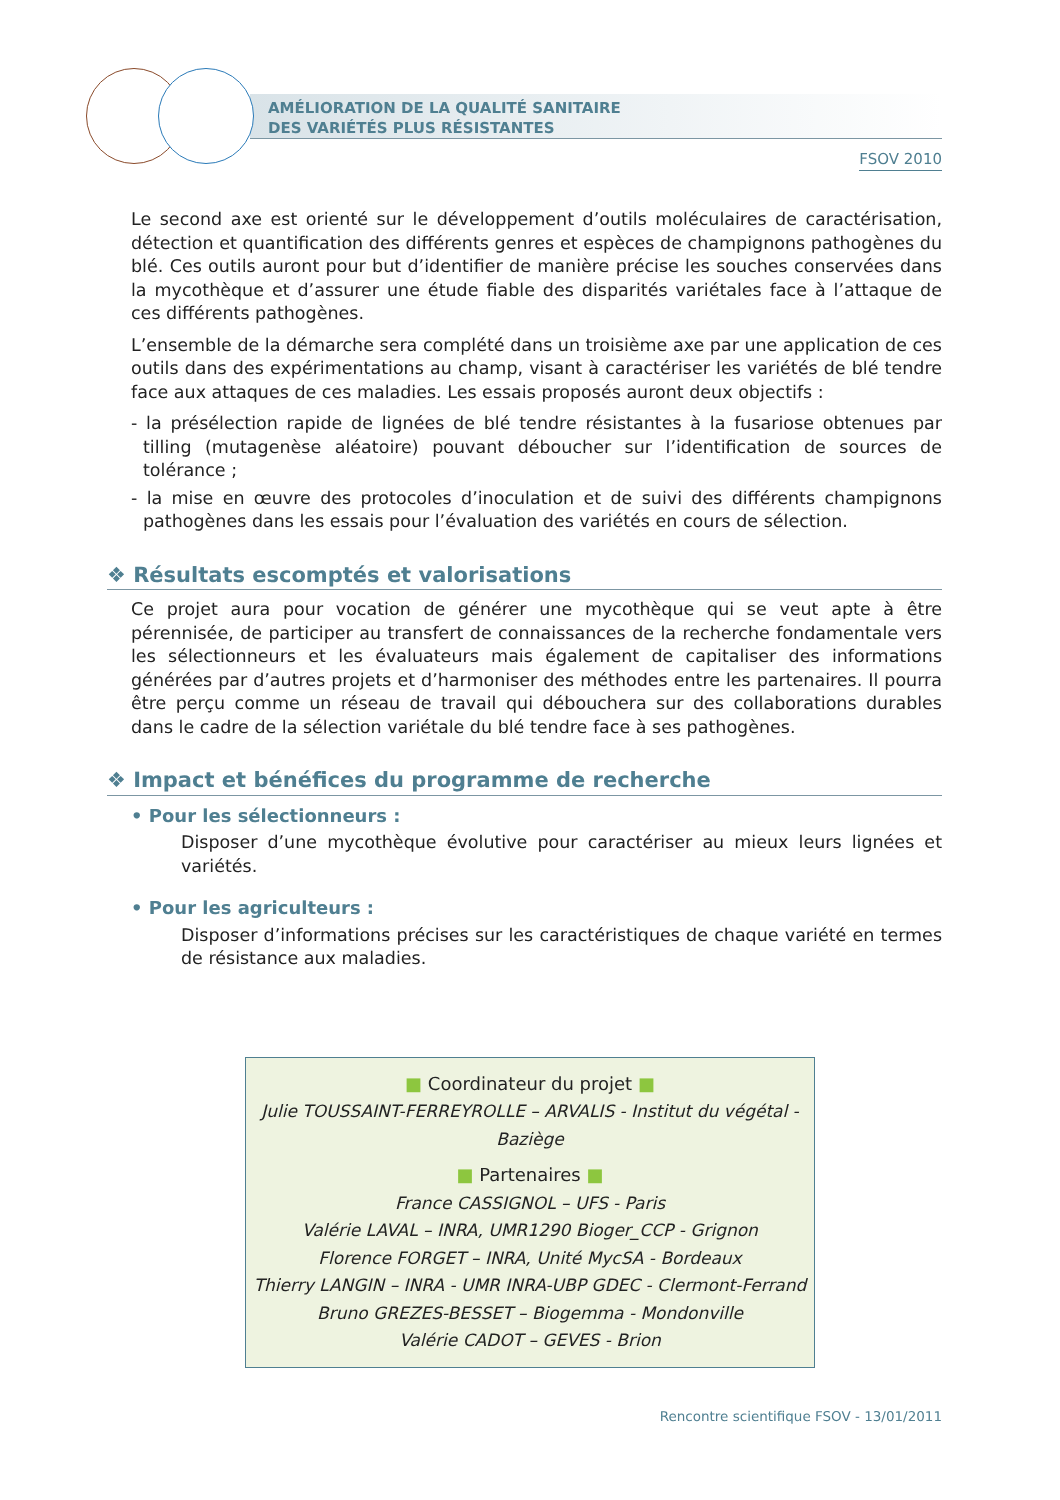AMÉLIORATION DE LA QUALITÉ SANITAIRE
DES VARIÉTÉS PLUS RÉSISTANTES
FSOV 2010
Le second axe est orienté sur le développement d’outils moléculaires de caractérisation, détection et quantification des différents genres et espèces de champignons pathogènes du blé. Ces outils auront pour but d’identifier de manière précise les souches conservées dans la mycothèque et d’assurer une étude fiable des disparités variétales face à l’attaque de ces différents pathogènes.
L’ensemble de la démarche sera complété dans un troisième axe par une application de ces outils dans des expérimentations au champ, visant à caractériser les variétés de blé tendre face aux attaques de ces maladies. Les essais proposés auront deux objectifs :
- la présélection rapide de lignées de blé tendre résistantes à la fusariose obtenues par tilling (mutagenèse aléatoire) pouvant déboucher sur l’identification de sources de tolérance ;
- la mise en œuvre des protocoles d’inoculation et de suivi des différents champignons pathogènes dans les essais pour l’évaluation des variétés en cours de sélection.
❖ Résultats escomptés et valorisations
Ce projet aura pour vocation de générer une mycothèque qui se veut apte à être pérennisée, de participer au transfert de connaissances de la recherche fondamentale vers les sélectionneurs et les évaluateurs mais également de capitaliser des informations générées par d’autres projets et d’harmoniser des méthodes entre les partenaires. Il pourra être perçu comme un réseau de travail qui débouchera sur des collaborations durables dans le cadre de la sélection variétale du blé tendre face à ses pathogènes.
❖ Impact et bénéfices du programme de recherche
• Pour les sélectionneurs :
Disposer d’une mycothèque évolutive pour caractériser au mieux leurs lignées et variétés.
• Pour les agriculteurs :
Disposer d’informations précises sur les caractéristiques de chaque variété en termes de résistance aux maladies.
■ Coordinateur du projet ■
Julie TOUSSAINT-FERREYROLLE – ARVALIS - Institut du végétal - Baziège
■ Partenaires ■
France CASSIGNOL – UFS - Paris
Valérie LAVAL – INRA, UMR1290 Bioger_CCP - Grignon
Florence FORGET – INRA, Unité MycSA - Bordeaux
Thierry LANGIN – INRA - UMR INRA-UBP GDEC - Clermont-Ferrand
Bruno GREZES-BESSET – Biogemma - Mondonville
Valérie CADOT – GEVES - Brion
Rencontre scientifique FSOV - 13/01/2011